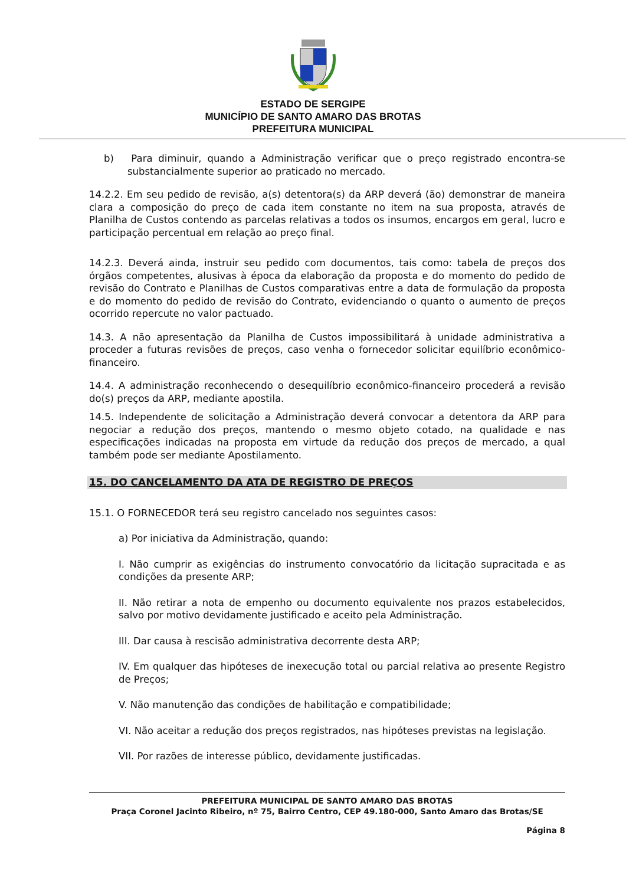ESTADO DE SERGIPE
MUNICÍPIO DE SANTO AMARO DAS BROTAS
PREFEITURA MUNICIPAL
b) Para diminuir, quando a Administração verificar que o preço registrado encontra-se substancialmente superior ao praticado no mercado.
14.2.2. Em seu pedido de revisão, a(s) detentora(s) da ARP deverá (ão) demonstrar de maneira clara a composição do preço de cada item constante no item na sua proposta, através de Planilha de Custos contendo as parcelas relativas a todos os insumos, encargos em geral, lucro e participação percentual em relação ao preço final.
14.2.3. Deverá ainda, instruir seu pedido com documentos, tais como: tabela de preços dos órgãos competentes, alusivas à época da elaboração da proposta e do momento do pedido de revisão do Contrato e Planilhas de Custos comparativas entre a data de formulação da proposta e do momento do pedido de revisão do Contrato, evidenciando o quanto o aumento de preços ocorrido repercute no valor pactuado.
14.3. A não apresentação da Planilha de Custos impossibilitará à unidade administrativa a proceder a futuras revisões de preços, caso venha o fornecedor solicitar equilíbrio econômico-financeiro.
14.4. A administração reconhecendo o desequilíbrio econômico-financeiro procederá a revisão do(s) preços da ARP, mediante apostila.
14.5. Independente de solicitação a Administração deverá convocar a detentora da ARP para negociar a redução dos preços, mantendo o mesmo objeto cotado, na qualidade e nas especificações indicadas na proposta em virtude da redução dos preços de mercado, a qual também pode ser mediante Apostilamento.
15. DO CANCELAMENTO DA ATA DE REGISTRO DE PREÇOS
15.1. O FORNECEDOR terá seu registro cancelado nos seguintes casos:
a) Por iniciativa da Administração, quando:
I. Não cumprir as exigências do instrumento convocatório da licitação supracitada e as condições da presente ARP;
II. Não retirar a nota de empenho ou documento equivalente nos prazos estabelecidos, salvo por motivo devidamente justificado e aceito pela Administração.
III. Dar causa à rescisão administrativa decorrente desta ARP;
IV. Em qualquer das hipóteses de inexecução total ou parcial relativa ao presente Registro de Preços;
V. Não manutenção das condições de habilitação e compatibilidade;
VI. Não aceitar a redução dos preços registrados, nas hipóteses previstas na legislação.
VII. Por razões de interesse público, devidamente justificadas.
PREFEITURA MUNICIPAL DE SANTO AMARO DAS BROTAS
Praça Coronel Jacinto Ribeiro, nº 75, Bairro Centro, CEP 49.180-000, Santo Amaro das Brotas/SE
Página 8